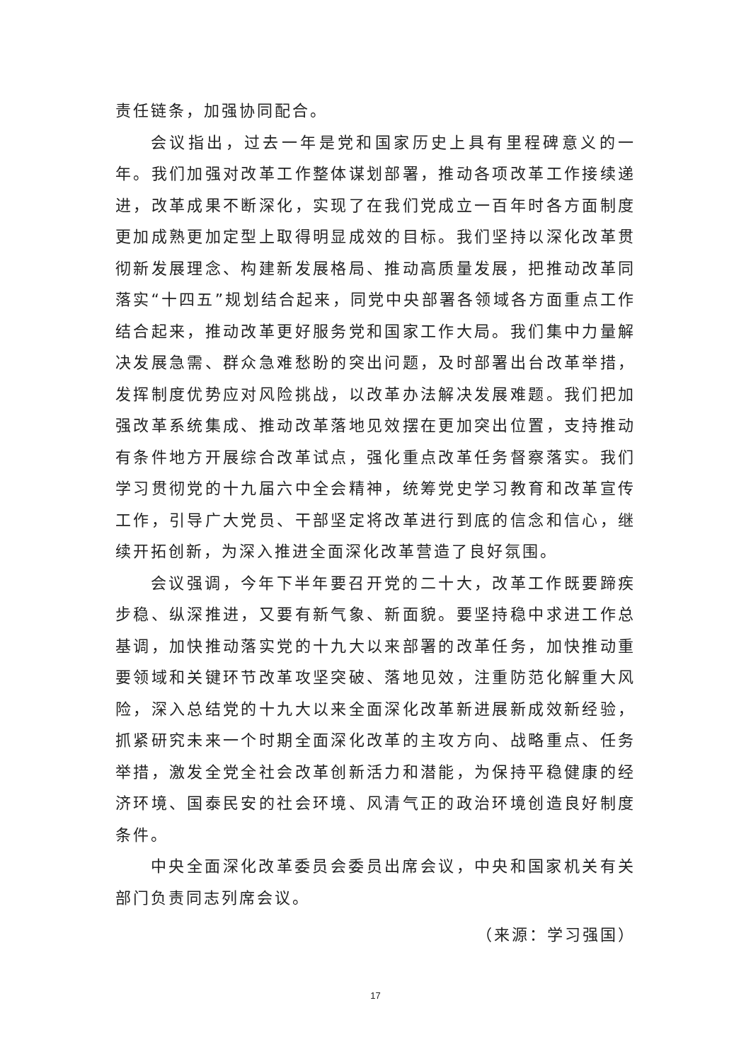责任链条，加强协同配合。
会议指出，过去一年是党和国家历史上具有里程碑意义的一年。我们加强对改革工作整体谋划部署，推动各项改革工作接续递进，改革成果不断深化，实现了在我们党成立一百年时各方面制度更加成熟更加定型上取得明显成效的目标。我们坚持以深化改革贯彻新发展理念、构建新发展格局、推动高质量发展，把推动改革同落实“十四五”规划结合起来，同党中央部署各领域各方面重点工作结合起来，推动改革更好服务党和国家工作大局。我们集中力量解决发展急需、群众急难愁盼的突出问题，及时部署出台改革举措，发挥制度优势应对风险挑战，以改革办法解决发展难题。我们把加强改革系统集成、推动改革落地见效摆在更加突出位置，支持推动有条件地方开展综合改革试点，强化重点改革任务督察落实。我们学习贯彻党的十九届六中全会精神，统筹党史学习教育和改革宣传工作，引导广大党员、干部坚定将改革进行到底的信念和信心，继续开拓创新，为深入推进全面深化改革营造了良好氛围。
会议强调，今年下半年要召开党的二十大，改革工作既要蹄疾步稳、纵深推进，又要有新气象、新面貌。要坚持稳中求进工作总基调，加快推动落实党的十九大以来部署的改革任务，加快推动重要领域和关键环节改革攻坚突破、落地见效，注重防范化解重大风险，深入总结党的十九大以来全面深化改革新进展新成效新经验，抓紧研究未来一个时期全面深化改革的主攻方向、战略重点、任务举措，激发全党全社会改革创新活力和潜能，为保持平稳健康的经济环境、国泰民安的社会环境、风清气正的政治环境创造良好制度条件。
中央全面深化改革委员会委员出席会议，中央和国家机关有关部门负责同志列席会议。
（来源：学习强国）
17